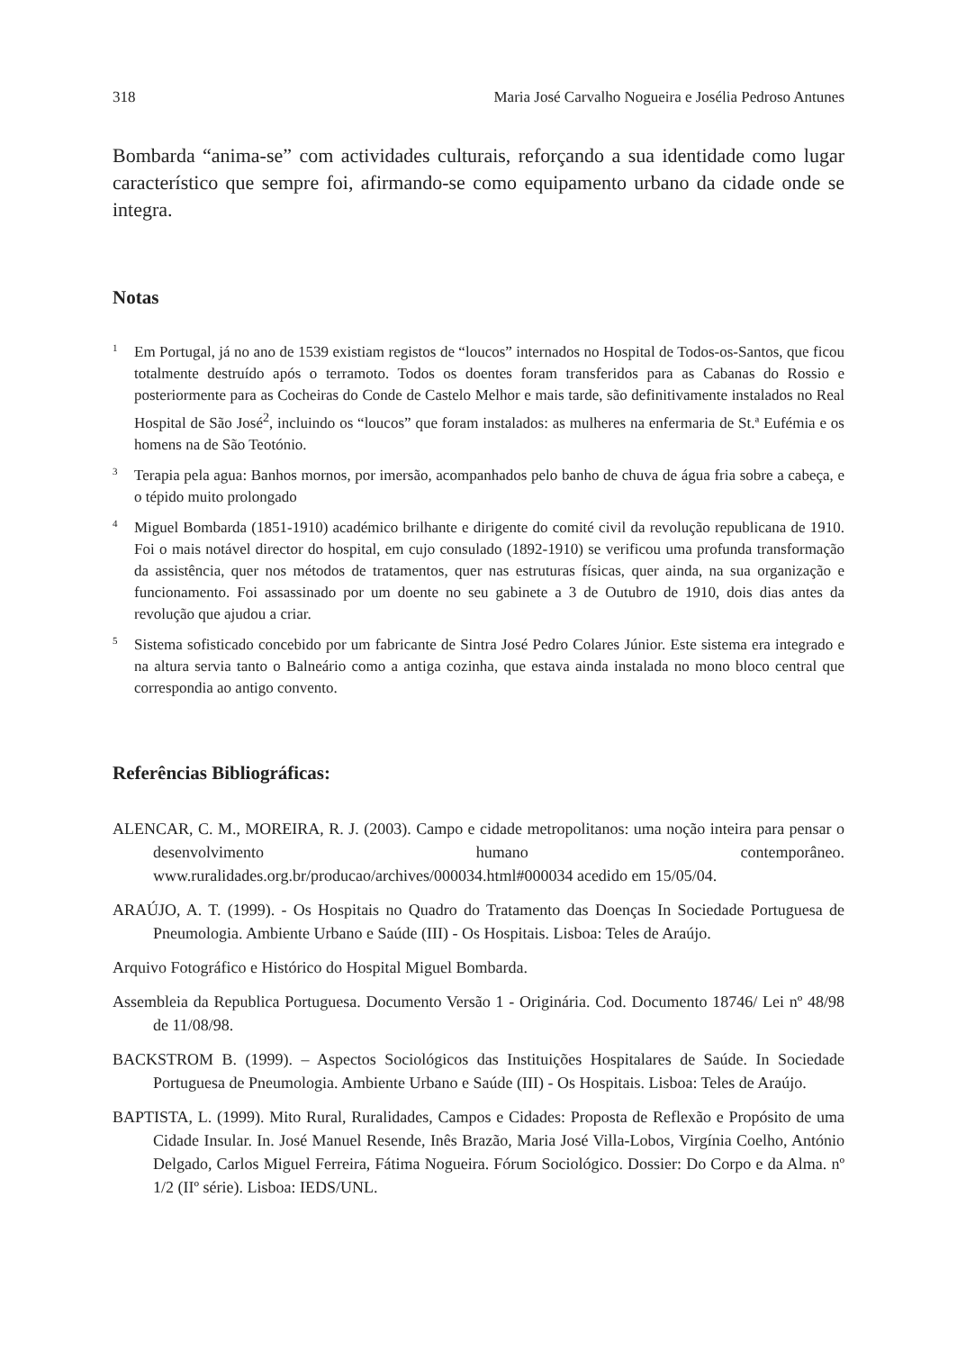318 Maria José Carvalho Nogueira e Josélia Pedroso Antunes
Bombarda “anima-se” com actividades culturais, reforçando a sua identidade como lugar característico que sempre foi, afirmando-se como equipamento urbano da cidade onde se integra.
Notas
<sup>1</sup>
Em Portugal, já no ano de 1539 existiam registos de “loucos” internados no Hospital de Todos-os-Santos, que ficou totalmente destruído após o terramoto. Todos os doentes foram transferidos para as Cabanas do Rossio e posteriormente para as Cocheiras do Conde de Castelo Melhor e mais tarde, são definitivamente instalados no Real Hospital de São José<sup>2</sup>, incluindo os “loucos” que foram instalados: as mulheres na enfermaria de St.ª Eufémia e os homens na de São Teotónio.
<sup>3</sup>
Terapia pela agua: Banhos mornos, por imersão, acompanhados pelo banho de chuva de água fria sobre a cabeça, e o tépido muito prolongado
<sup>4</sup>
Miguel Bombarda (1851-1910) académico brilhante e dirigente do comité civil da revolução republicana de 1910. Foi o mais notável director do hospital, em cujo consulado (1892-1910) se verificou uma profunda transformação da assistência, quer nos métodos de tratamentos, quer nas estruturas físicas, quer ainda, na sua organização e funcionamento. Foi assassinado por um doente no seu gabinete a 3 de Outubro de 1910, dois dias antes da revolução que ajudou a criar.
<sup>5</sup>
Sistema sofisticado concebido por um fabricante de Sintra José Pedro Colares Júnior. Este sistema era integrado e na altura servia tanto o Balneário como a antiga cozinha, que estava ainda instalada no mono bloco central que correspondia ao antigo convento.
Referências Bibliográficas:
ALENCAR, C. M., MOREIRA, R. J. (2003). Campo e cidade metropolitanos: uma noção inteira para pensar o desenvolvimento humano contemporâneo. www.ruralidades.org.br/producao/archives/000034.html#000034 acedido em 15/05/04.
ARAÚJO, A. T. (1999). - Os Hospitais no Quadro do Tratamento das Doenças In Sociedade Portuguesa de Pneumologia. Ambiente Urbano e Saúde (III) - Os Hospitais. Lisboa: Teles de Araújo.
Arquivo Fotográfico e Histórico do Hospital Miguel Bombarda.
Assembleia da Republica Portuguesa. Documento Versão 1 - Originária. Cod. Documento 18746/ Lei nº 48/98 de 11/08/98.
BACKSTROM B. (1999). – Aspectos Sociológicos das Instituições Hospitalares de Saúde. In Sociedade Portuguesa de Pneumologia. Ambiente Urbano e Saúde (III) - Os Hospitais. Lisboa: Teles de Araújo.
BAPTISTA, L. (1999). Mito Rural, Ruralidades, Campos e Cidades: Proposta de Reflexão e Propósito de uma Cidade Insular. In. José Manuel Resende, Inês Brazão, Maria José Villa-Lobos, Virgínia Coelho, António Delgado, Carlos Miguel Ferreira, Fátima Nogueira. Fórum Sociológico. Dossier: Do Corpo e da Alma. nº 1/2 (IIº série). Lisboa: IEDS/UNL.